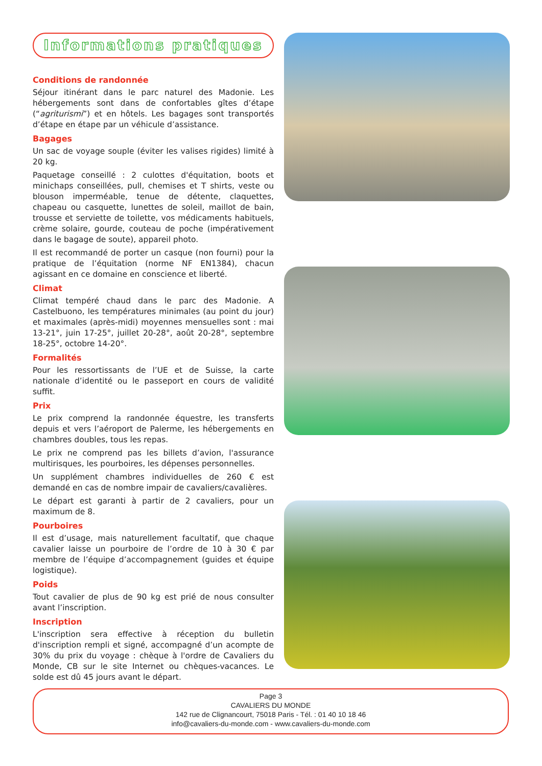Informations pratiques
Conditions de randonnée
Séjour itinérant dans le parc naturel des Madonie. Les hébergements sont dans de confortables gîtes d’étape (“agriturismi”) et en hôtels. Les bagages sont transportés d’étape en étape par un véhicule d’assistance.
Bagages
Un sac de voyage souple (éviter les valises rigides) limité à 20 kg.
Paquetage conseillé : 2 culottes d'équitation, boots et minichaps conseillées, pull, chemises et T shirts, veste ou blouson imperméable, tenue de détente, claquettes, chapeau ou casquette, lunettes de soleil, maillot de bain, trousse et serviette de toilette, vos médicaments habituels, crème solaire, gourde, couteau de poche (impérativement dans le bagage de soute), appareil photo.
Il est recommandé de porter un casque (non fourni) pour la pratique de l’équitation (norme NF EN1384), chacun agissant en ce domaine en conscience et liberté.
Climat
Climat tempéré chaud dans le parc des Madonie. A Castelbuono, les températures minimales (au point du jour) et maximales (après-midi) moyennes mensuelles sont : mai 13-21°, juin 17-25°, juillet 20-28°, août 20-28°, septembre 18-25°, octobre 14-20°.
Formalités
Pour les ressortissants de l’UE et de Suisse, la carte nationale d’identité ou le passeport en cours de validité suffit.
Prix
Le prix comprend la randonnée équestre, les transferts depuis et vers l’aéroport de Palerme, les hébergements en chambres doubles, tous les repas.
Le prix ne comprend pas les billets d’avion, l'assurance multirisques, les pourboires, les dépenses personnelles.
Un supplément chambres individuelles de 260 € est demandé en cas de nombre impair de cavaliers/cavalières.
Le départ est garanti à partir de 2 cavaliers, pour un maximum de 8.
Pourboires
Il est d’usage, mais naturellement facultatif, que chaque cavalier laisse un pourboire de l’ordre de 10 à 30 € par membre de l’équipe d’accompagnement (guides et équipe logistique).
Poids
Tout cavalier de plus de 90 kg est prié de nous consulter avant l’inscription.
Inscription
L'inscription sera effective à réception du bulletin d'inscription rempli et signé, accompagné d’un acompte de 30% du prix du voyage : chèque à l'ordre de Cavaliers du Monde, CB sur le site Internet ou chèques-vacances. Le solde est dû 45 jours avant le départ.
Page 3
CAVALIERS DU MONDE
142 rue de Clignancourt, 75018 Paris - Tél. : 01 40 10 18 46
info@cavaliers-du-monde.com - www.cavaliers-du-monde.com